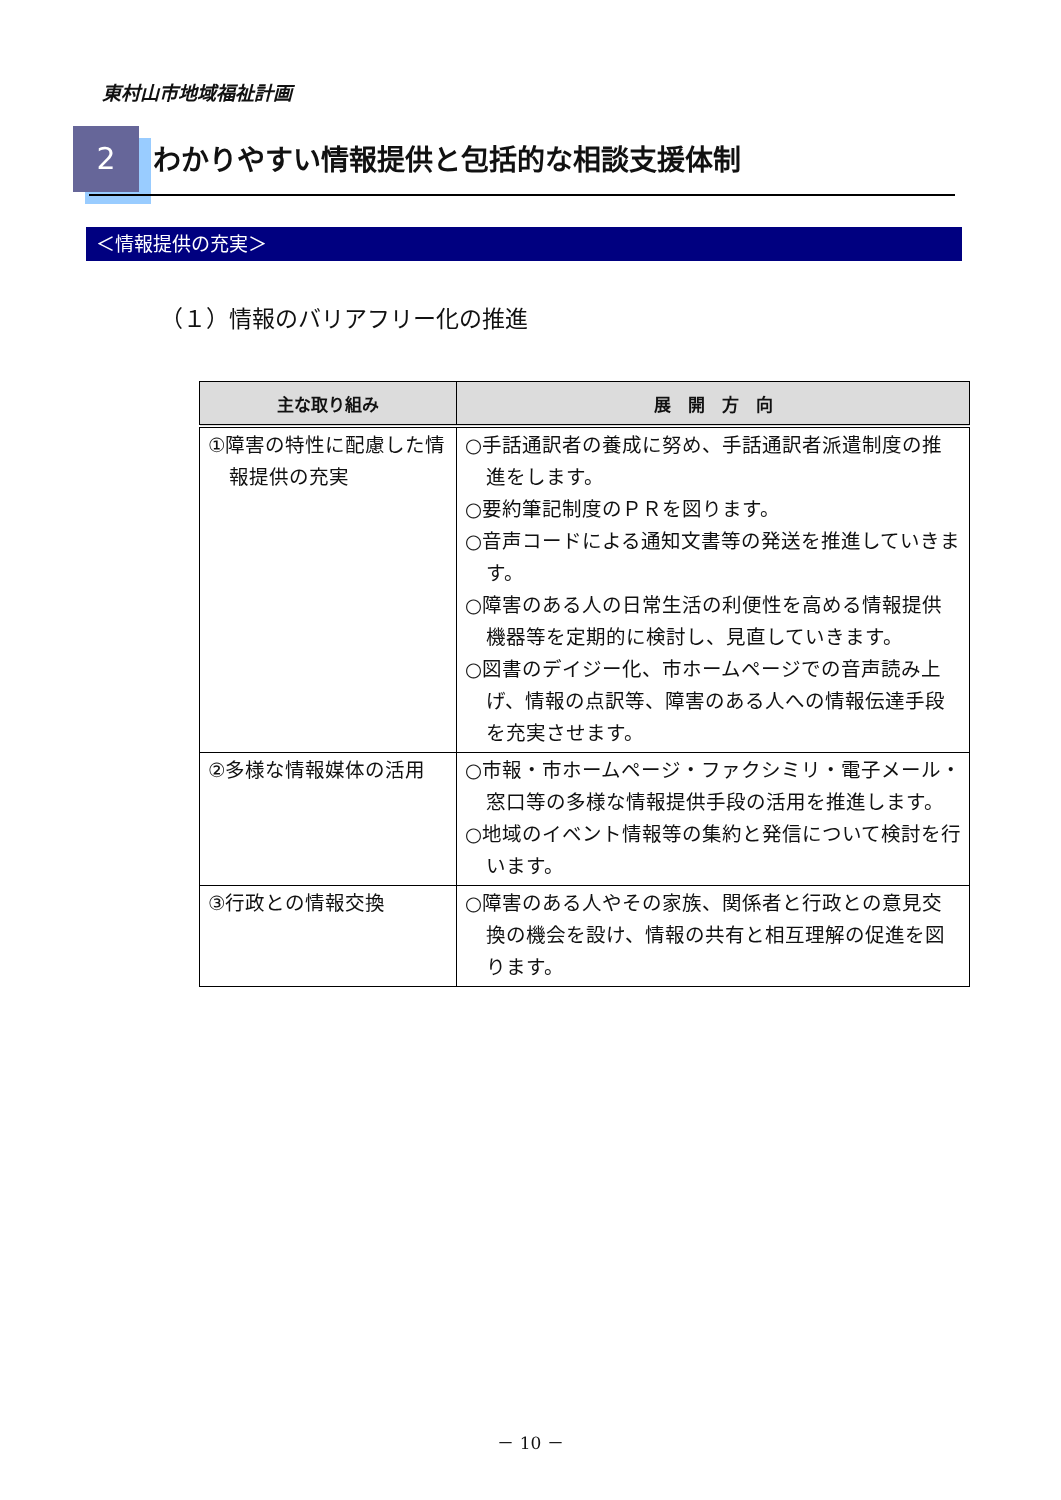東村山市地域福祉計画
2
わかりやすい情報提供と包括的な相談支援体制
＜情報提供の充実＞
（１）情報のバリアフリー化の推進
| 主な取り組み | 展 開 方 向 |
| --- | --- |
| ①障害の特性に配慮した情報提供の充実 | ○手話通訳者の養成に努め、手話通訳者派遣制度の推進をします。 ○要約筆記制度のＰＲを図ります。 ○音声コードによる通知文書等の発送を推進していきます。 ○障害のある人の日常生活の利便性を高める情報提供機器等を定期的に検討し、見直していきます。 ○図書のデイジー化、市ホームページでの音声読み上げ、情報の点訳等、障害のある人への情報伝達手段を充実させます。 |
| ②多様な情報媒体の活用 | ○市報・市ホームページ・ファクシミリ・電子メール・窓口等の多様な情報提供手段の活用を推進します。 ○地域のイベント情報等の集約と発信について検討を行います。 |
| ③行政との情報交換 | ○障害のある人やその家族、関係者と行政との意見交換の機会を設け、情報の共有と相互理解の促進を図ります。 |
－ 10 －